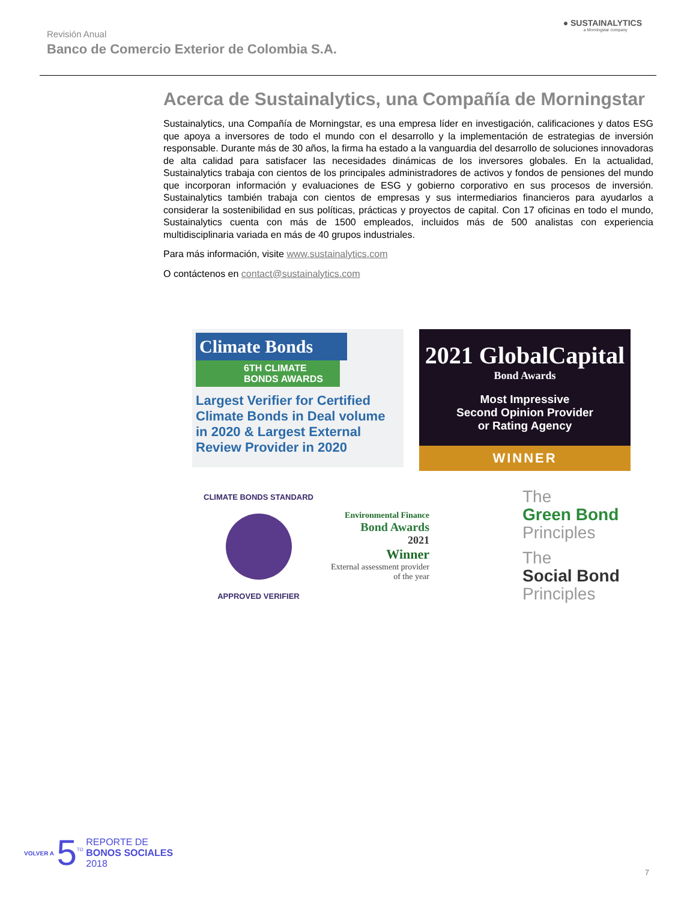Revisión Anual
Banco de Comercio Exterior de Colombia S.A.
● SUSTAINALYTICS
a Morningstar company
Acerca de Sustainalytics, una Compañía de Morningstar
Sustainalytics, una Compañía de Morningstar, es una empresa líder en investigación, calificaciones y datos ESG que apoya a inversores de todo el mundo con el desarrollo y la implementación de estrategias de inversión responsable. Durante más de 30 años, la firma ha estado a la vanguardia del desarrollo de soluciones innovadoras de alta calidad para satisfacer las necesidades dinámicas de los inversores globales. En la actualidad, Sustainalytics trabaja con cientos de los principales administradores de activos y fondos de pensiones del mundo que incorporan información y evaluaciones de ESG y gobierno corporativo en sus procesos de inversión. Sustainalytics también trabaja con cientos de empresas y sus intermediarios financieros para ayudarlos a considerar la sostenibilidad en sus políticas, prácticas y proyectos de capital. Con 17 oficinas en todo el mundo, Sustainalytics cuenta con más de 1500 empleados, incluidos más de 500 analistas con experiencia multidisciplinaria variada en más de 40 grupos industriales.
Para más información, visite www.sustainalytics.com
O contáctenos en contact@sustainalytics.com
Climate Bonds
6TH CLIMATE BONDS AWARDS
Largest Verifier for Certified Climate Bonds in Deal volume in 2020 & Largest External Review Provider in 2020
2021 GlobalCapital
Bond Awards
Most Impressive
Second Opinion Provider
or Rating Agency
WINNER
CLIMATE BONDS STANDARD
APPROVED VERIFIER
Environmental Finance
Bond Awards
2021
Winner
External assessment provider of the year
The
Green Bond
Principles
The
Social Bond
Principles
VOLVER A 5<sup>TO</sup> REPORTE DE
BONOS SOCIALES
2018
7